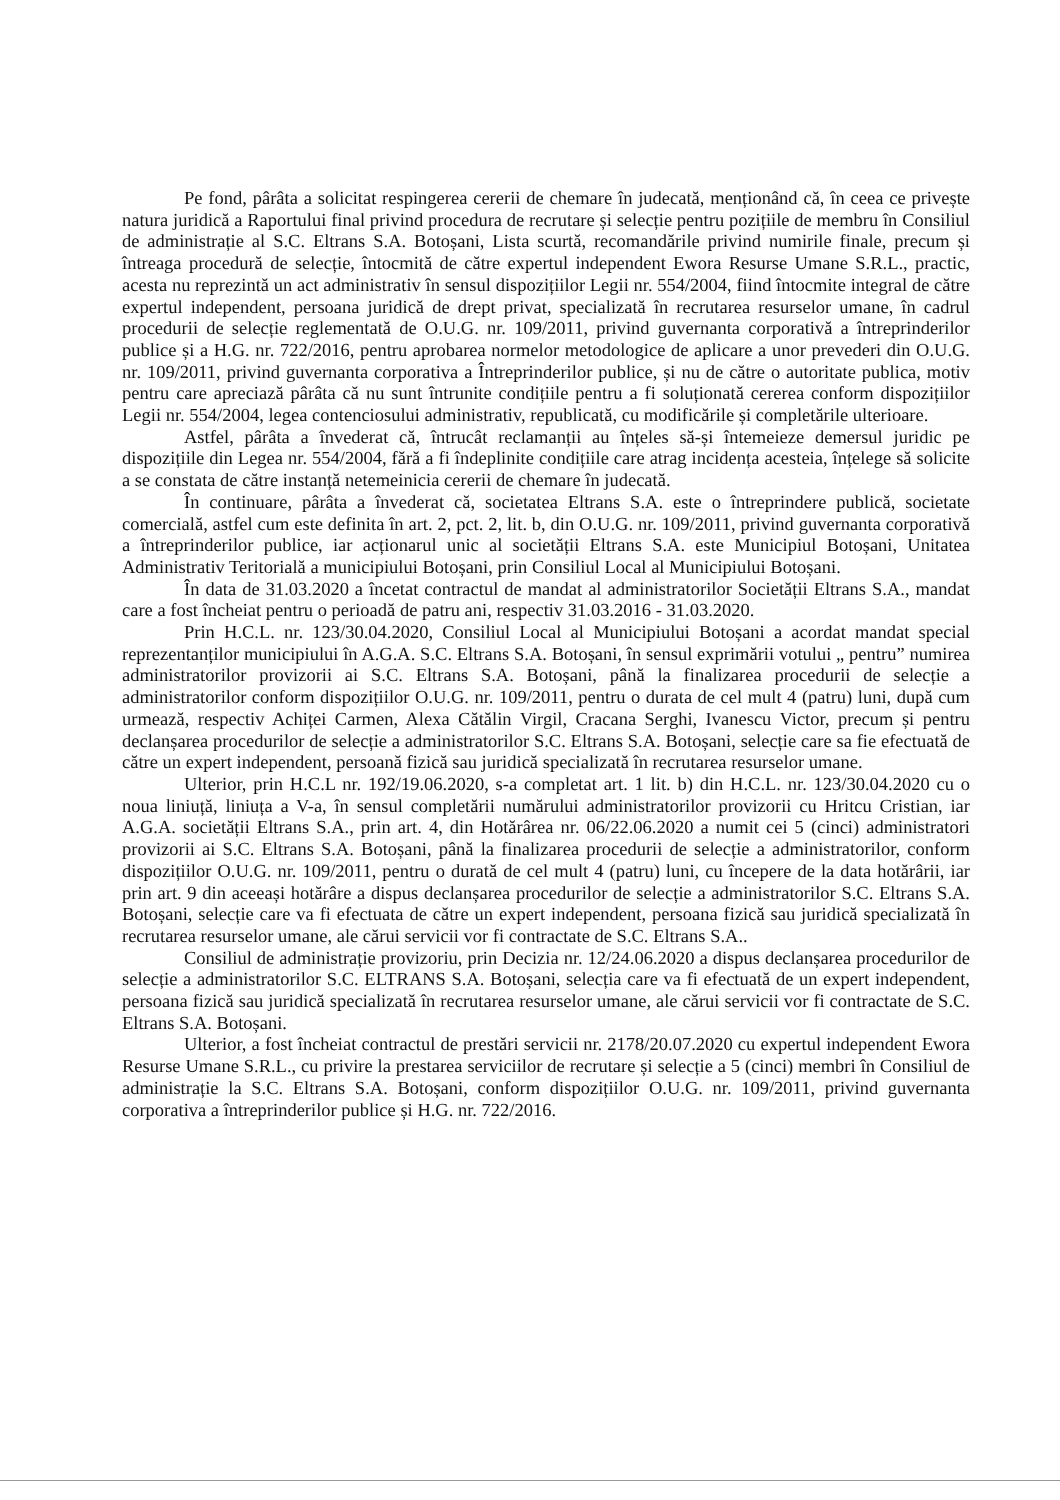Pe fond, pârâta a solicitat respingerea cererii de chemare în judecată, menționând că, în ceea ce privește natura juridică a Raportului final privind procedura de recrutare și selecție pentru pozițiile de membru în Consiliul de administrație al S.C. Eltrans S.A. Botoșani, Lista scurtă, recomandările privind numirile finale, precum și întreaga procedură de selecție, întocmită de către expertul independent Ewora Resurse Umane S.R.L., practic, acesta nu reprezintă un act administrativ în sensul dispozițiilor Legii nr. 554/2004, fiind întocmite integral de către expertul independent, persoana juridică de drept privat, specializată în recrutarea resurselor umane, în cadrul procedurii de selecție reglementată de O.U.G. nr. 109/2011, privind guvernanta corporativă a întreprinderilor publice și a H.G. nr. 722/2016, pentru aprobarea normelor metodologice de aplicare a unor prevederi din O.U.G. nr. 109/2011, privind guvernanta corporativa a Întreprinderilor publice, și nu de către o autoritate publica, motiv pentru care apreciază pârâta că nu sunt întrunite condițiile pentru a fi soluționată cererea conform dispozițiilor Legii nr. 554/2004, legea contenciosului administrativ, republicată, cu modificările și completările ulterioare.
Astfel, pârâta a învederat că, întrucât reclamanții au înțeles să-și întemeieze demersul juridic pe dispozițiile din Legea nr. 554/2004, fără a fi îndeplinite condițiile care atrag incidența acesteia, înțelege să solicite a se constata de către instanță netemeinicia cererii de chemare în judecată.
În continuare, pârâta a învederat că, societatea Eltrans S.A. este o întreprindere publică, societate comercială, astfel cum este definita în art. 2, pct. 2, lit. b, din O.U.G. nr. 109/2011, privind guvernanta corporativă a întreprinderilor publice, iar acționarul unic al societății Eltrans S.A. este Municipiul Botoșani, Unitatea Administrativ Teritorială a municipiului Botoșani, prin Consiliul Local al Municipiului Botoșani.
În data de 31.03.2020 a încetat contractul de mandat al administratorilor Societății Eltrans S.A., mandat care a fost încheiat pentru o perioadă de patru ani, respectiv 31.03.2016 - 31.03.2020.
Prin H.C.L. nr. 123/30.04.2020, Consiliul Local al Municipiului Botoșani a acordat mandat special reprezentanților municipiului în A.G.A. S.C. Eltrans S.A. Botoșani, în sensul exprimării votului „ pentru” numirea administratorilor provizorii ai S.C. Eltrans S.A. Botoșani, până la finalizarea procedurii de selecție a administratorilor conform dispozițiilor O.U.G. nr. 109/2011, pentru o durata de cel mult 4 (patru) luni, după cum urmează, respectiv Achiței Carmen, Alexa Cătălin Virgil, Cracana Serghi, Ivanescu Victor, precum și pentru declanșarea procedurilor de selecție a administratorilor S.C. Eltrans S.A. Botoșani, selecție care sa fie efectuată de către un expert independent, persoană fizică sau juridică specializată în recrutarea resurselor umane.
Ulterior, prin H.C.L nr. 192/19.06.2020, s-a completat art. 1 lit. b) din H.C.L. nr. 123/30.04.2020 cu o noua liniuță, liniuța a V-a, în sensul completării numărului administratorilor provizorii cu Hritcu Cristian, iar A.G.A. societății Eltrans S.A., prin art. 4, din Hotărârea nr. 06/22.06.2020 a numit cei 5 (cinci) administratori provizorii ai S.C. Eltrans S.A. Botoșani, până la finalizarea procedurii de selecție a administratorilor, conform dispozițiilor O.U.G. nr. 109/2011, pentru o durată de cel mult 4 (patru) luni, cu începere de la data hotărârii, iar prin art. 9 din aceeași hotărâre a dispus declanșarea procedurilor de selecție a administratorilor S.C. Eltrans S.A. Botoșani, selecție care va fi efectuata de către un expert independent, persoana fizică sau juridică specializată în recrutarea resurselor umane, ale cărui servicii vor fi contractate de S.C. Eltrans S.A..
Consiliul de administrație provizoriu, prin Decizia nr. 12/24.06.2020 a dispus declanșarea procedurilor de selecție a administratorilor S.C. ELTRANS S.A. Botoșani, selecția care va fi efectuată de un expert independent, persoana fizică sau juridică specializată în recrutarea resurselor umane, ale cărui servicii vor fi contractate de S.C. Eltrans S.A. Botoșani.
Ulterior, a fost încheiat contractul de prestări servicii nr. 2178/20.07.2020 cu expertul independent Ewora Resurse Umane S.R.L., cu privire la prestarea serviciilor de recrutare și selecție a 5 (cinci) membri în Consiliul de administrație la S.C. Eltrans S.A. Botoșani, conform dispozițiilor O.U.G. nr. 109/2011, privind guvernanta corporativa a întreprinderilor publice și H.G. nr. 722/2016.